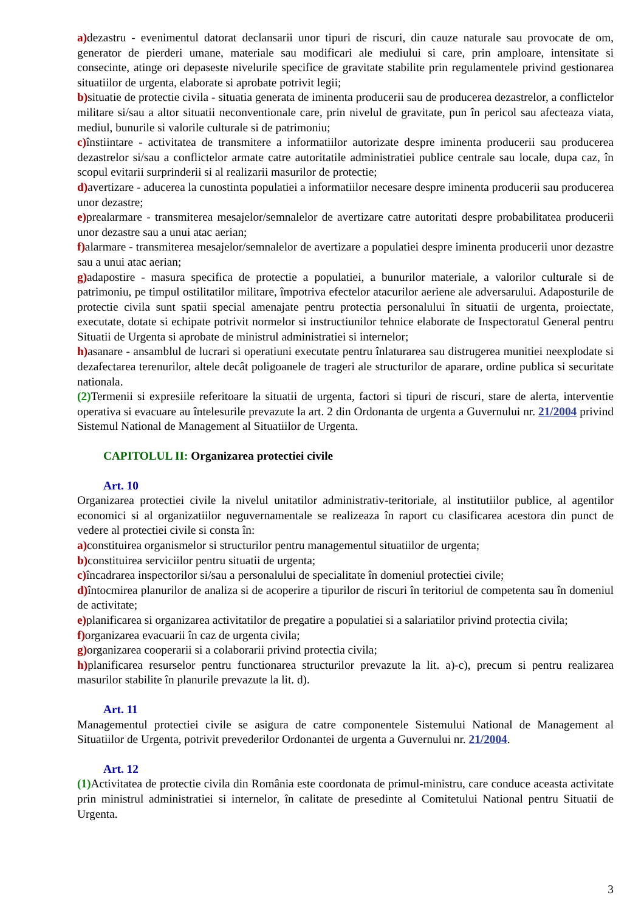a) dezastru - evenimentul datorat declansarii unor tipuri de riscuri, din cauze naturale sau provocate de om, generator de pierderi umane, materiale sau modificari ale mediului si care, prin amploare, intensitate si consecinte, atinge ori depaseste nivelurile specifice de gravitate stabilite prin regulamentele privind gestionarea situatiilor de urgenta, elaborate si aprobate potrivit legii;
b) situatie de protectie civila - situatia generata de iminenta producerii sau de producerea dezastrelor, a conflictelor militare si/sau a altor situatii neconventionale care, prin nivelul de gravitate, pun în pericol sau afecteaza viata, mediul, bunurile si valorile culturale si de patrimoniu;
c) înstiintare - activitatea de transmitere a informatiilor autorizate despre iminenta producerii sau producerea dezastrelor si/sau a conflictelor armate catre autoritatile administratiei publice centrale sau locale, dupa caz, în scopul evitarii surprinderii si al realizarii masurilor de protectie;
d) avertizare - aducerea la cunostinta populatiei a informatiilor necesare despre iminenta producerii sau producerea unor dezastre;
e) prealarmare - transmiterea mesajelor/semnalelor de avertizare catre autoritati despre probabilitatea producerii unor dezastre sau a unui atac aerian;
f) alarmare - transmiterea mesajelor/semnalelor de avertizare a populatiei despre iminenta producerii unor dezastre sau a unui atac aerian;
g) adapostire - masura specifica de protectie a populatiei, a bunurilor materiale, a valorilor culturale si de patrimoniu, pe timpul ostilitatilor militare, împotriva efectelor atacurilor aeriene ale adversarului. Adaposturile de protectie civila sunt spatii special amenajate pentru protectia personalului în situatii de urgenta, proiectate, executate, dotate si echipate potrivit normelor si instructiunilor tehnice elaborate de Inspectoratul General pentru Situatii de Urgenta si aprobate de ministrul administratiei si internelor;
h) asanare - ansamblul de lucrari si operatiuni executate pentru înlaturarea sau distrugerea munitiei neexplodate si dezafectarea terenurilor, altele decât poligoanele de trageri ale structurilor de aparare, ordine publica si securitate nationala.
(2) Termenii si expresiile referitoare la situatii de urgenta, factori si tipuri de riscuri, stare de alerta, interventie operativa si evacuare au întelesurile prevazute la art. 2 din Ordonanta de urgenta a Guvernului nr. 21/2004 privind Sistemul National de Management al Situatiilor de Urgenta.
CAPITOLUL II: Organizarea protectiei civile
Art. 10
Organizarea protectiei civile la nivelul unitatilor administrativ-teritoriale, al institutiilor publice, al agentilor economici si al organizatiilor neguvernamentale se realizeaza în raport cu clasificarea acestora din punct de vedere al protectiei civile si consta în:
a) constituirea organismelor si structurilor pentru managementul situatiilor de urgenta;
b) constituirea serviciilor pentru situatii de urgenta;
c) încadrarea inspectorilor si/sau a personalului de specialitate în domeniul protectiei civile;
d) întocmirea planurilor de analiza si de acoperire a tipurilor de riscuri în teritoriul de competenta sau în domeniul de activitate;
e) planificarea si organizarea activitatilor de pregatire a populatiei si a salariatilor privind protectia civila;
f) organizarea evacuarii în caz de urgenta civila;
g) organizarea cooperarii si a colaborarii privind protectia civila;
h) planificarea resurselor pentru functionarea structurilor prevazute la lit. a)-c), precum si pentru realizarea masurilor stabilite în planurile prevazute la lit. d).
Art. 11
Managementul protectiei civile se asigura de catre componentele Sistemului National de Management al Situatiilor de Urgenta, potrivit prevederilor Ordonantei de urgenta a Guvernului nr. 21/2004.
Art. 12
(1) Activitatea de protectie civila din România este coordonata de primul-ministru, care conduce aceasta activitate prin ministrul administratiei si internelor, în calitate de presedinte al Comitetului National pentru Situatii de Urgenta.
3